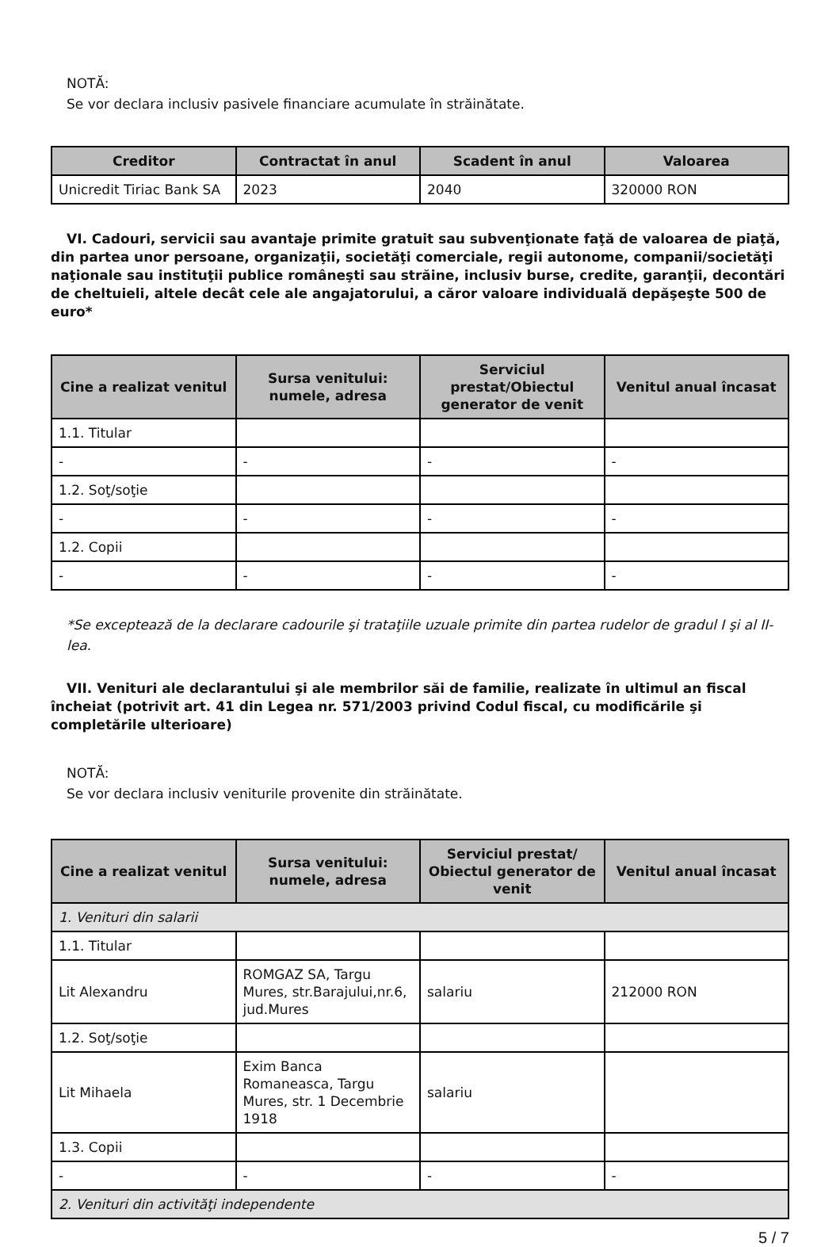NOTĂ:
Se vor declara inclusiv pasivele financiare acumulate în străinătate.
| Creditor | Contractat în anul | Scadent în anul | Valoarea |
| --- | --- | --- | --- |
| Unicredit Tiriac Bank SA | 2023 | 2040 | 320000 RON |
VI. Cadouri, servicii sau avantaje primite gratuit sau subvenţionate faţă de valoarea de piaţă, din partea unor persoane, organizaţii, societăţi comerciale, regii autonome, companii/societăţi naţionale sau instituţii publice româneşti sau străine, inclusiv burse, credite, garanţii, decontări de cheltuieli, altele decât cele ale angajatorului, a căror valoare individuală depăşeşte 500 de euro*
| Cine a realizat venitul | Sursa venitului: numele, adresa | Serviciul prestat/Obiectul generator de venit | Venitul anual încasat |
| --- | --- | --- | --- |
| 1.1. Titular | | | |
| - | - | - | - |
| 1.2. Soţ/soţie | | | |
| - | - | - | - |
| 1.2. Copii | | | |
| - | - | - | - |
*Se exceptează de la declarare cadourile şi trataţiile uzuale primite din partea rudelor de gradul I şi al II-lea.
VII. Venituri ale declarantului şi ale membrilor săi de familie, realizate în ultimul an fiscal încheiat (potrivit art. 41 din Legea nr. 571/2003 privind Codul fiscal, cu modificările şi completările ulterioare)
NOTĂ:
Se vor declara inclusiv veniturile provenite din străinătate.
| Cine a realizat venitul | Sursa venitului: numele, adresa | Serviciul prestat/ Obiectul generator de venit | Venitul anual încasat |
| --- | --- | --- | --- |
| 1. Venituri din salarii | | | |
| 1.1. Titular | | | |
| Lit Alexandru | ROMGAZ SA, Targu Mures, str.Barajului,nr.6, jud.Mures | salariu | 212000 RON |
| 1.2. Soţ/soţie | | | |
| Lit Mihaela | Exim Banca Romaneasca, Targu Mures, str. 1 Decembrie 1918 | salariu | |
| 1.3. Copii | | | |
| - | - | - | - |
| 2. Venituri din activităţi independente | | | |
5 / 7